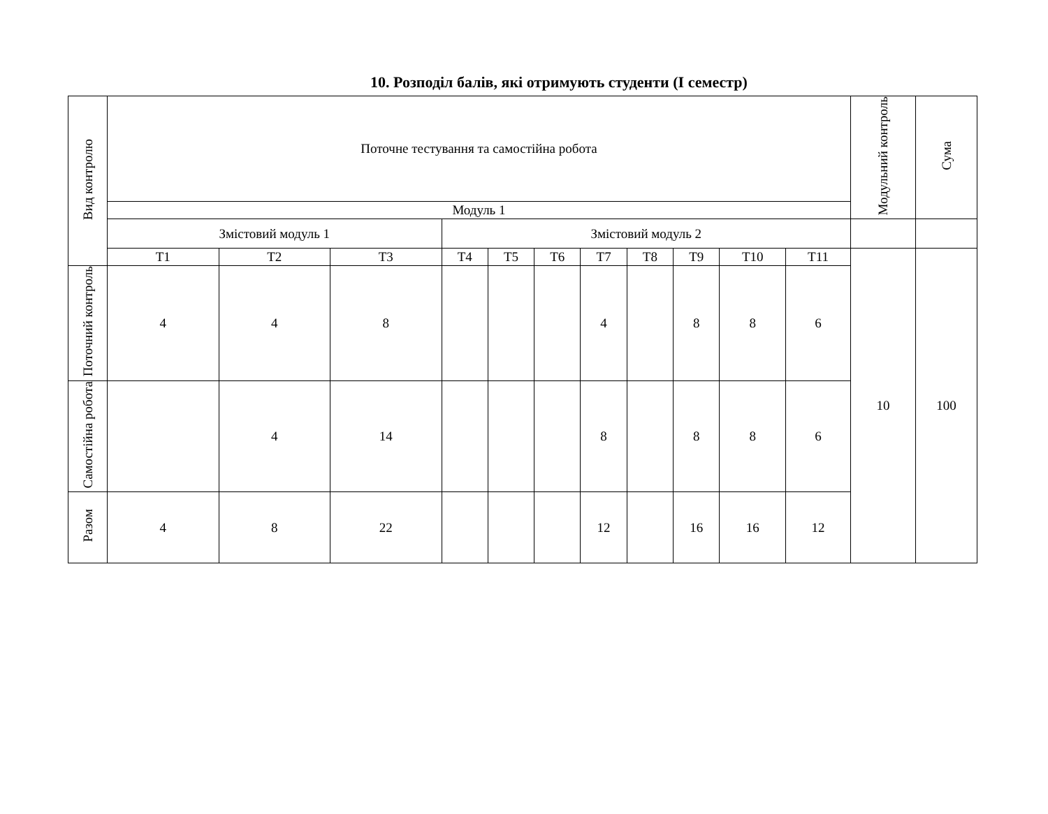10. Розподіл балів, які отримують студенти (І семестр)
| Вид контролю | Поточне тестування та самостійна робота | | | | | | | | | | | Модульний контроль | Сума |
| --- | --- | --- | --- | --- | --- | --- | --- | --- | --- | --- | --- | --- | --- |
| | Модуль 1 | | | | | | | | | | | | |
| | Змістовий модуль 1 | | | Змістовий модуль 2 | | | | | | | | | |
| | Т1 | Т2 | Т3 | Т4 | Т5 | Т6 | Т7 | Т8 | Т9 | Т10 | Т11 | 10 | 100 |
| Поточний контроль | 4 | 4 | 8 | | | | 4 | | 8 | 8 | 6 | | |
| Самостійна робота | | 4 | 14 | | | | 8 | | 8 | 8 | 6 | | |
| Разом | 4 | 8 | 22 | | | | 12 | | 16 | 16 | 12 | | |